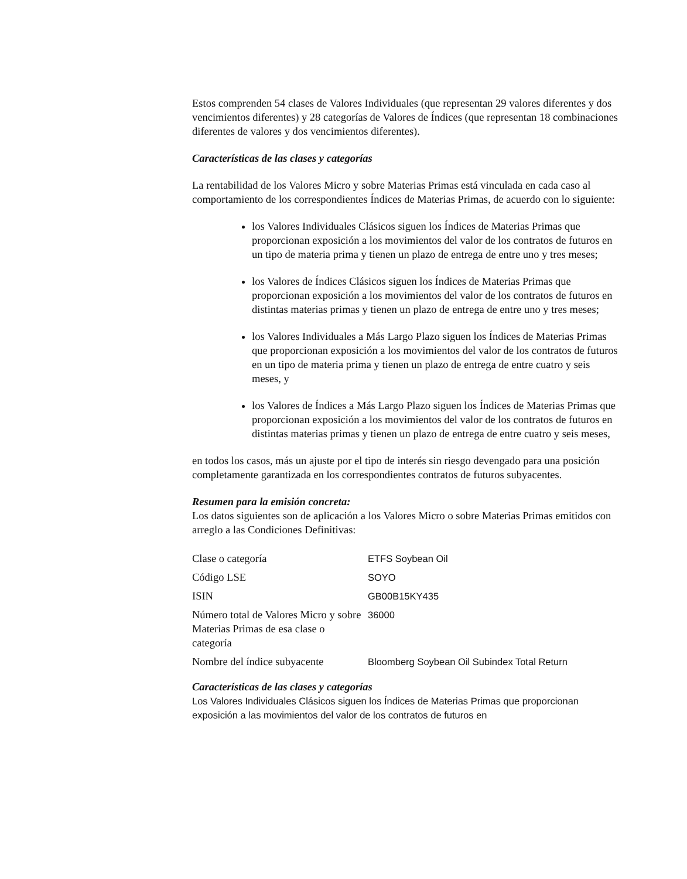Estos comprenden 54 clases de Valores Individuales (que representan 29 valores diferentes y dos vencimientos diferentes) y 28 categorías de Valores de Índices (que representan 18 combinaciones diferentes de valores y dos vencimientos diferentes).
Características de las clases y categorías
La rentabilidad de los Valores Micro y sobre Materias Primas está vinculada en cada caso al comportamiento de los correspondientes Índices de Materias Primas, de acuerdo con lo siguiente:
los Valores Individuales Clásicos siguen los Índices de Materias Primas que proporcionan exposición a los movimientos del valor de los contratos de futuros en un tipo de materia prima y tienen un plazo de entrega de entre uno y tres meses;
los Valores de Índices Clásicos siguen los Índices de Materias Primas que proporcionan exposición a los movimientos del valor de los contratos de futuros en distintas materias primas y tienen un plazo de entrega de entre uno y tres meses;
los Valores Individuales a Más Largo Plazo siguen los Índices de Materias Primas que proporcionan exposición a los movimientos del valor de los contratos de futuros en un tipo de materia prima y tienen un plazo de entrega de entre cuatro y seis meses, y
los Valores de Índices a Más Largo Plazo siguen los Índices de Materias Primas que proporcionan exposición a los movimientos del valor de los contratos de futuros en distintas materias primas y tienen un plazo de entrega de entre cuatro y seis meses,
en todos los casos, más un ajuste por el tipo de interés sin riesgo devengado para una posición completamente garantizada en los correspondientes contratos de futuros subyacentes.
Resumen para la emisión concreta:
Los datos siguientes son de aplicación a los Valores Micro o sobre Materias Primas emitidos con arreglo a las Condiciones Definitivas:
| Clase o categoría | ETFS Soybean Oil |
| Código LSE | SOYO |
| ISIN | GB00B15KY435 |
| Número total de Valores Micro y sobre Materias Primas de esa clase o categoría | 36000 |
| Nombre del índice subyacente | Bloomberg Soybean Oil Subindex Total Return |
Características de las clases y categorías
Los Valores Individuales Clásicos siguen los Índices de Materias Primas que proporcionan exposición a las movimientos del valor de los contratos de futuros en